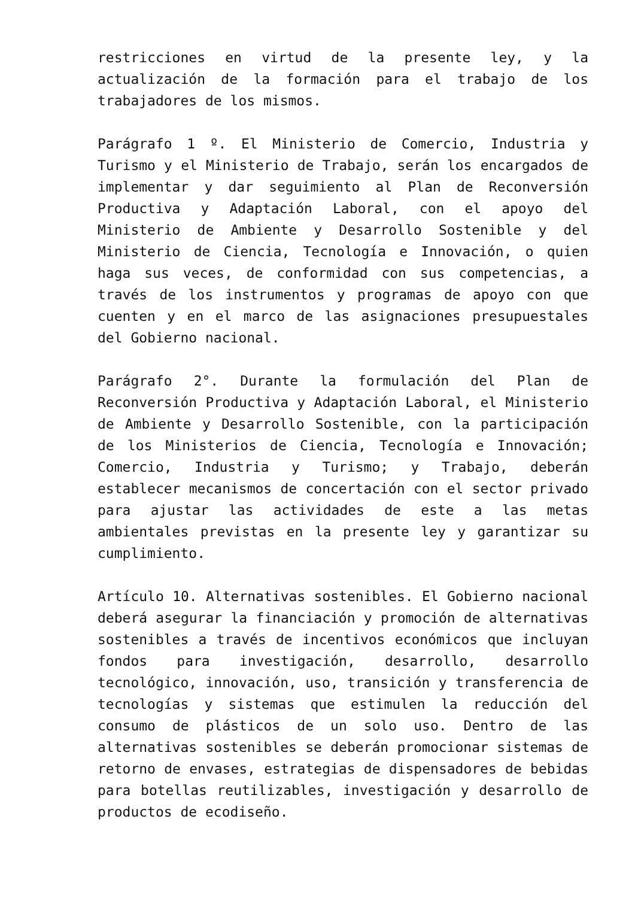restricciones en virtud de la presente ley, y la actualización de la formación para el trabajo de los trabajadores de los mismos.
Parágrafo 1 º. El Ministerio de Comercio, Industria y Turismo y el Ministerio de Trabajo, serán los encargados de implementar y dar seguimiento al Plan de Reconversión Productiva y Adaptación Laboral, con el apoyo del Ministerio de Ambiente y Desarrollo Sostenible y del Ministerio de Ciencia, Tecnología e Innovación, o quien haga sus veces, de conformidad con sus competencias, a través de los instrumentos y programas de apoyo con que cuenten y en el marco de las asignaciones presupuestales del Gobierno nacional.
Parágrafo 2°. Durante la formulación del Plan de Reconversión Productiva y Adaptación Laboral, el Ministerio de Ambiente y Desarrollo Sostenible, con la participación de los Ministerios de Ciencia, Tecnología e Innovación; Comercio, Industria y Turismo; y Trabajo, deberán establecer mecanismos de concertación con el sector privado para ajustar las actividades de este a las metas ambientales previstas en la presente ley y garantizar su cumplimiento.
Artículo 10. Alternativas sostenibles. El Gobierno nacional deberá asegurar la financiación y promoción de alternativas sostenibles a través de incentivos económicos que incluyan fondos para investigación, desarrollo, desarrollo tecnológico, innovación, uso, transición y transferencia de tecnologías y sistemas que estimulen la reducción del consumo de plásticos de un solo uso. Dentro de las alternativas sostenibles se deberán promocionar sistemas de retorno de envases, estrategias de dispensadores de bebidas para botellas reutilizables, investigación y desarrollo de productos de ecodiseño.